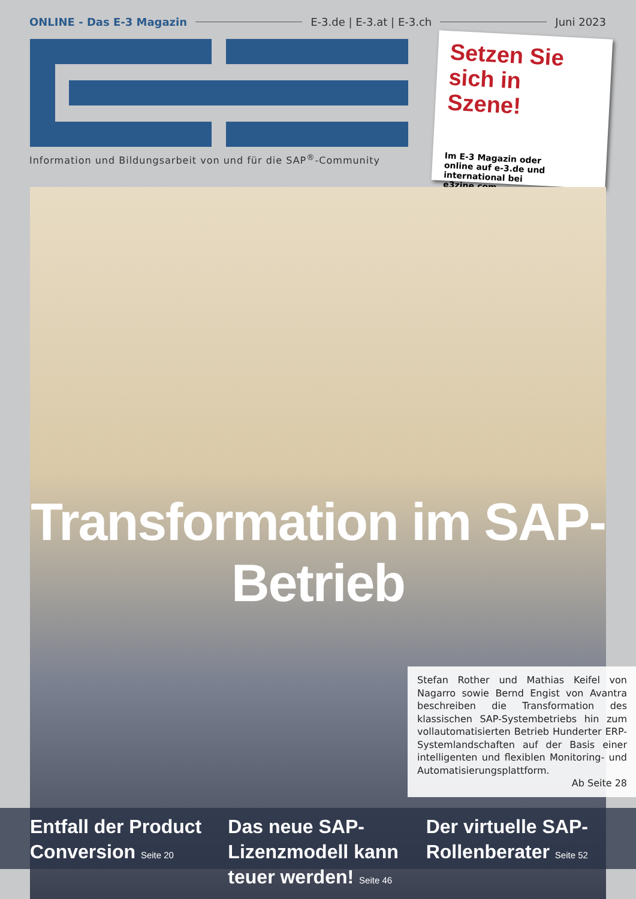ONLINE - Das E-3 Magazin E-3.de | E-3.at | E-3.ch Juni 2023
Information und Bildungsarbeit von und für die SAP<sup>®</sup>-Community
Setzen Sie sich in Szene!
Im E-3 Magazin oder online auf e-3.de und international bei e3zine.com
Transformation im SAP-Betrieb
Stefan Rother und Mathias Keifel von Nagarro sowie Bernd Engist von Avantra beschreiben die Transformation des klassischen SAP-Systembetriebs hin zum vollautomatisierten Betrieb Hunderter ERP-Systemlandschaften auf der Basis einer intelligenten und flexiblen Monitoring- und Automatisierungsplattform.
Ab Seite 28
Entfall der Product Conversion Seite 20
Das neue SAP-Lizenzmodell kann teuer werden! Seite 46
Der virtuelle SAP-Rollenberater Seite 52